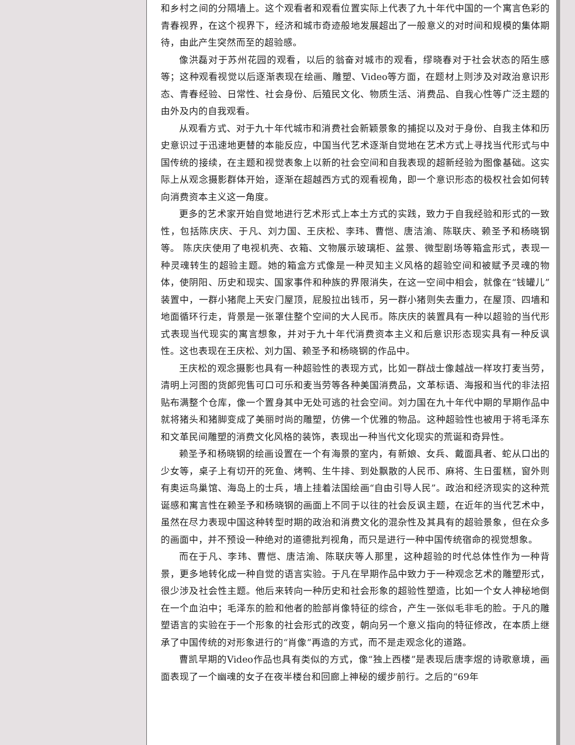和乡村之间的分隔墙上。这个观看者和观看位置实际上代表了九十年代中国的一个寓言色彩的青春视界，在这个视界下，经济和城市奇迹般地发展超出了一般意义的对时间和规模的集体期待，由此产生突然而至的超验感。
像洪磊对于苏州花园的观看，以后的翁奋对城市的观看，缪晓春对于社会状态的陌生感等；这种观看视觉以后逐渐表现在绘画、雕塑、Video等方面，在题材上则涉及对政治意识形态、青春经验、日常性、社会身份、后殖民文化、物质生活、消费品、自我心性等广泛主题的由外及内的自我观看。
从观看方式、对于九十年代城市和消费社会新颖景象的捕捉以及对于身份、自我主体和历史意识过于迅速地更替的本能反应，中国当代艺术逐渐自觉地在艺术方式上寻找当代形式与中国传统的接续，在主题和视觉表象上以新的社会空间和自我表现的超新经验为图像基础。这实际上从观念摄影群体开始，逐渐在超越西方式的观看视角，即一个意识形态的极权社会如何转向消费资本主义这一角度。
更多的艺术家开始自觉地进行艺术形式上本土方式的实践，致力于自我经验和形式的一致性，包括陈庆庆、于凡、刘力国、王庆松、李玮、曹恺、唐洁渝、陈联庆、赖圣予和杨晓钢等。 陈庆庆使用了电视机壳、衣箱、文物展示玻璃柜、盆景、微型剧场等箱盒形式，表现一种灵魂转生的超验主题。她的箱盒方式像是一种灵知主义风格的超验空间和被赋予灵魂的物体，使阴阳、历史和现实、国家事件和种族的界限消失，在这一空间中相会，就像在“钱罐儿”装置中，一群小猪爬上天安门屋顶，屁股拉出钱币，另一群小猪则失去重力，在屋顶、四墙和地面循环行走，背景是一张罩住整个空间的大人民币。陈庆庆的装置具有一种以超验的当代形式表现当代现实的寓言想象，并对于九十年代消费资本主义和后意识形态现实具有一种反讽性。这也表现在王庆松、刘力国、赖圣予和杨晓钢的作品中。
王庆松的观念摄影也具有一种超验性的表现方式，比如一群战士像越战一样攻打麦当劳，清明上河图的货郎兜售可口可乐和麦当劳等各种美国消费品，文革标语、海报和当代的非法招贴布满整个仓库，像一个置身其中无处可逃的社会空间。刘力国在九十年代中期的早期作品中就将猪头和猪脚变成了美丽时尚的雕塑，仿佛一个优雅的物品。这种超验性也被用于将毛泽东和文革民间雕塑的消费文化风格的装饰，表现出一种当代文化现实的荒诞和奇异性。
赖圣予和杨晓钢的绘画设置在一个有海景的室内，有新娘、女兵、戴面具者、蛇从口出的少女等，桌子上有切开的死鱼、烤鸭、生牛排、到处飘散的人民币、麻将、生日蛋糕，窗外则有奥运鸟巢馆、海岛上的士兵，墙上挂着法国绘画“自由引导人民”。政治和经济现实的这种荒诞感和寓言性在赖圣予和杨晓钢的画面上不同于以往的社会反讽主题，在近年的当代艺术中，虽然在尽力表现中国这种转型时期的政治和消费文化的混杂性及其具有的超验景象，但在众多的画面中，并不预设一种绝对的道德批判视角，而只是进行一种中国传统宿命的视觉想象。
而在于凡、李玮、曹恺、唐洁渝、陈联庆等人那里，这种超验的时代总体性作为一种背景，更多地转化成一种自觉的语言实验。于凡在早期作品中致力于一种观念艺术的雕塑形式，很少涉及社会性主题。他后来转向一种历史和社会形象的超验性塑造，比如一个女人神秘地倒在一个血泊中；毛泽东的脸和他者的脸部肖像特征的综合，产生一张似毛非毛的脸。于凡的雕塑语言的实验在于一个形象的社会形式的改变，朝向另一个意义指向的特征修改，在本质上继承了中国传统的对形象进行的“肖像”再造的方式，而不是走观念化的道路。
曹凯早期的Video作品也具有类似的方式，像“独上西楼”是表现后唐李煜的诗歌意境，画面表现了一个幽魂的女子在夜半楼台和回廊上神秘的缓步前行。之后的“69年